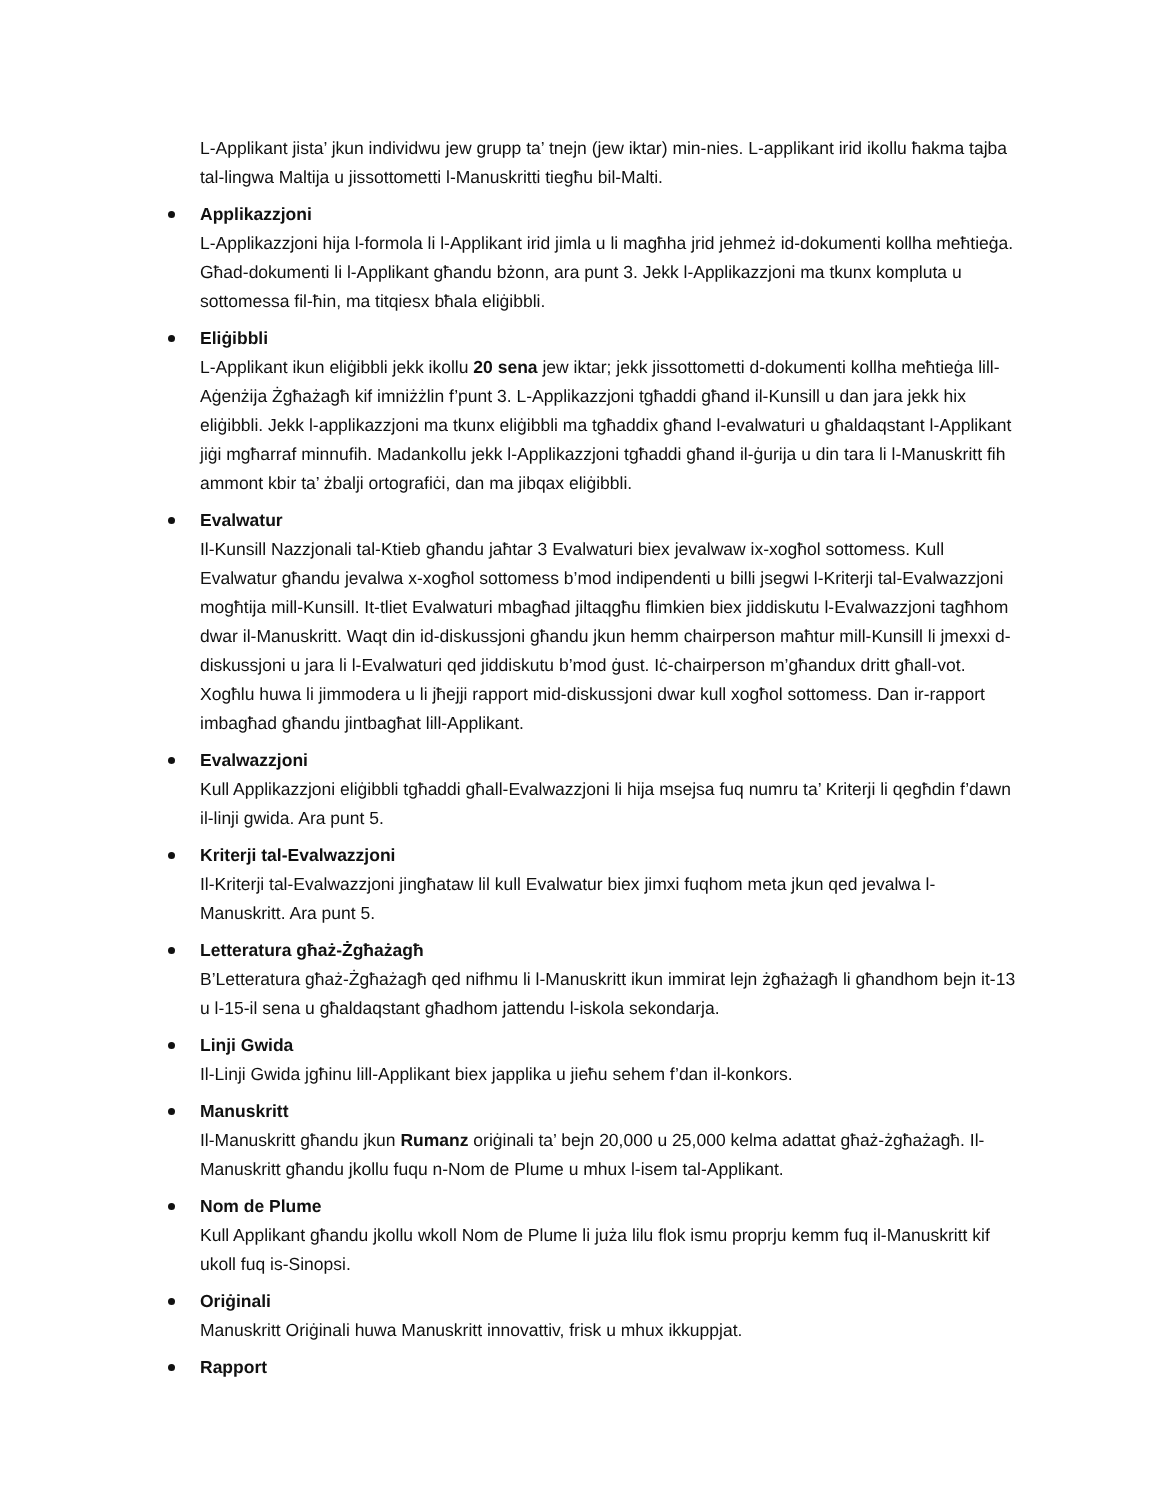L-Applikant jista’ jkun individwu jew grupp ta’ tnejn (jew iktar) min-nies. L-applikant irid ikollu ħakma tajba tal-lingwa Maltija u jissottometti l-Manuskritti tiegħu bil-Malti.
Applikazzjoni
L-Applikazzjoni hija l-formola li l-Applikant irid jimla u li magħha jrid jehmeż id-dokumenti kollha meħtieġa. Għad-dokumenti li l-Applikant għandu bżonn, ara punt 3. Jekk l-Applikazzjoni ma tkunx kompluta u sottomessa fil-ħin, ma titqiesx bħala eliġibbli.
Eliġibbli
L-Applikant ikun eliġibbli jekk ikollu 20 sena jew iktar; jekk jissottometti d-dokumenti kollha meħtieġa lill-Aġenżija Żgħażagħ kif imniżżlin f’punt 3. L-Applikazzjoni tgħaddi għand il-Kunsill u dan jara jekk hix eliġibbli. Jekk l-applikazzjoni ma tkunx eliġibbli ma tgħaddix għand l-evalwaturi u għaldaqstant l-Applikant jiġi mgħarraf minnufih. Madankollu jekk l-Applikazzjoni tgħaddi għand il-ġurija u din tara li l-Manuskritt fih ammont kbir ta’ żbalji ortografiċi, dan ma jibqax eliġibbli.
Evalwatur
Il-Kunsill Nazzjonali tal-Ktieb għandu jaħtar 3 Evalwaturi biex jevalwaw ix-xogħol sottomess. Kull Evalwatur għandu jevalwa x-xogħol sottomess b’mod indipendenti u billi jsegwi l-Kriterji tal-Evalwazzjoni mogħtija mill-Kunsill. It-tliet Evalwaturi mbagħad jiltaqgħu flimkien biex jiddiskutu l-Evalwazzjoni tagħhom dwar il-Manuskritt. Waqt din id-diskussjoni għandu jkun hemm chairperson maħtur mill-Kunsill li jmexxi d-diskussjoni u jara li l-Evalwaturi qed jiddiskutu b’mod ġust. Iċ-chairperson m’għandux dritt għall-vot. Xogħlu huwa li jimmodera u li jħejji rapport mid-diskussjoni dwar kull xogħol sottomess. Dan ir-rapport imbagħad għandu jintbagħat lill-Applikant.
Evalwazzjoni
Kull Applikazzjoni eliġibbli tgħaddi għall-Evalwazzjoni li hija msejsa fuq numru ta’ Kriterji li qegħdin f’dawn il-linji gwida. Ara punt 5.
Kriterji tal-Evalwazzjoni
Il-Kriterji tal-Evalwazzjoni jingħataw lil kull Evalwatur biex jimxi fuqhom meta jkun qed jevalwa l-Manuskritt. Ara punt 5.
Letteratura għaż-Żgħażagħ
B’Letteratura għaż-Żgħażagħ qed nifhmu li l-Manuskritt ikun immirat lejn żgħażagħ li għandhom bejn it-13 u l-15-il sena u għaldaqstant għadhom jattendu l-iskola sekondarja.
Linji Gwida
Il-Linji Gwida jgħinu lill-Applikant biex japplika u jieħu sehem f’dan il-konkors.
Manuskritt
Il-Manuskritt għandu jkun Rumanz oriġinali ta’ bejn 20,000 u 25,000 kelma adattat għaż-żgħażagħ. Il-Manuskritt għandu jkollu fuqu n-Nom de Plume u mhux l-isem tal-Applikant.
Nom de Plume
Kull Applikant għandu jkollu wkoll Nom de Plume li juża lilu flok ismu proprju kemm fuq il-Manuskritt kif ukoll fuq is-Sinopsi.
Oriġinali
Manuskritt Oriġinali huwa Manuskritt innovattiv, frisk u mhux ikkuppjat.
Rapport